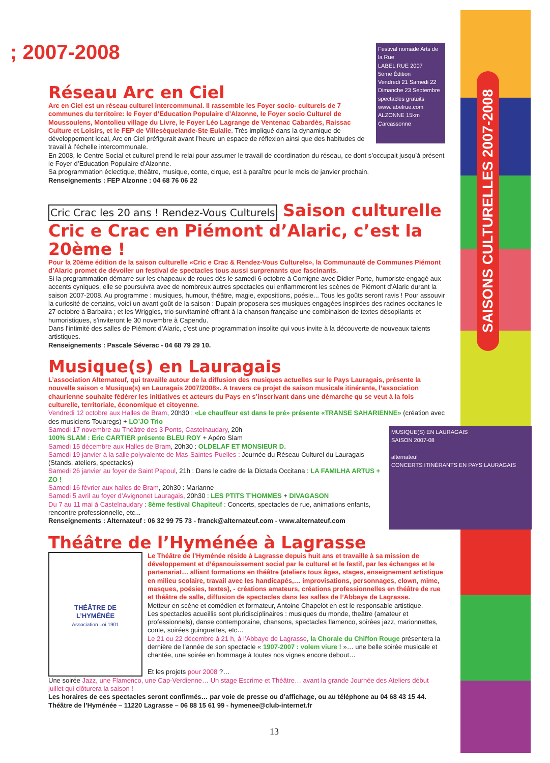SAISONS CULTURELLES 2007-2008
; 2007-2008
Festival nomade Arts de la Rue
LABEL RUE 2007
5ème Édition
Vendredi 21 Samedi 22 Dimanche 23 Septembre
spectacles gratuits
www.labelrue.com
ALZONNE 15km Carcassonne
Réseau Arc en Ciel
Arc en Ciel est un réseau culturel intercommunal. Il rassemble les Foyer socio- culturels de 7 communes du territoire: le Foyer d’Education Populaire d’Alzonne, le Foyer socio Culturel de Moussoulens, Montolieu village du Livre, le Foyer Léo Lagrange de Ventenac Cabardès, Raissac Culture et Loisirs, et le FEP de Villesèquelande-Ste Eulalie. Très impliqué dans la dynamique de développement local, Arc en Ciel préfigurait avant l’heure un espace de réflexion ainsi que des habitudes de travail à l’échelle intercommunale.
En 2008, le Centre Social et culturel prend le relai pour assumer le travail de coordination du réseau, ce dont s’occupait jusqu’à présent le Foyer d’Education Populaire d’Alzonne.
Sa programmation éclectique, théâtre, musique, conte, cirque, est à paraître pour le mois de janvier prochain.
Renseignements : FEP Alzonne : 04 68 76 06 22
Cric Crac les 20 ans ! Rendez-Vous Culturels Saison culturelle Cric e Crac en Piémont d’Alaric, c’est la 20ème !
Pour la 20ème édition de la saison culturelle «Cric e Crac & Rendez-Vous Culturels», la Communauté de Communes Piémont d’Alaric promet de dévoiler un festival de spectacles tous aussi surprenants que fascinants.
Si la programmation démarre sur les chapeaux de roues dès le samedi 6 octobre à Comigne avec Didier Porte, humoriste engagé aux accents cyniques, elle se poursuivra avec de nombreux autres spectacles qui enflammeront les scènes de Piémont d’Alaric durant la saison 2007-2008. Au programme : musiques, humour, théâtre, magie, expositions, poésie... Tous les goûts seront ravis ! Pour assouvir la curiosité de certains, voici un avant goût de la saison : Dupain proposera ses musiques engagées inspirées des racines occitanes le 27 octobre à Barbaira ; et les Wriggles, trio survitaminé offrant à la chanson française une combinaison de textes désopilants et humoristiques, s’inviteront le 30 novembre à Capendu.
Dans l’intimité des salles de Piémont d’Alaric, c’est une programmation insolite qui vous invite à la découverte de nouveaux talents artistiques.
Renseignements : Pascale Séverac - 04 68 79 29 10.
Musique(s) en Lauragais
L’association Alternateuf, qui travaille autour de la diffusion des musiques actuelles sur le Pays Lauragais, présente la nouvelle saison « Musique(s) en Lauragais 2007/2008». A travers ce projet de saison musicale itinérante, l’association chaurienne souhaite fédérer les initiatives et acteurs du Pays en s’inscrivant dans une démarche qu se veut à la fois culturelle, territoriale, économique et citoyenne.
Vendredi 12 octobre aux Halles de Bram, 20h30 : «Le chauffeur est dans le pré» présente «TRANSE SAHARIENNE» (création avec des musiciens Touaregs) + LO’JO Trio
MUSIQUE(S) EN LAURAGAIS
SAISON 2007-08
alternateuf
CONCERTS ITINÉRANTS EN PAYS LAURAGAIS
Samedi 17 novembre au Théâtre des 3 Ponts, Castelnaudary, 20h
100% SLAM : Eric CARTIER présente BLEU ROY + Apéro Slam
Samedi 15 décembre aux Halles de Bram, 20h30 : OLDELAF ET MONSIEUR D.
Samedi 19 janvier à la salle polyvalente de Mas-Saintes-Puelles : Journée du Réseau Culturel du Lauragais (Stands, ateliers, spectacles)
Samedi 26 janvier au foyer de Saint Papoul, 21h : Dans le cadre de la Dictada Occitana : LA FAMILHA ARTUS + ZO !
Samedi 16 février aux halles de Bram, 20h30 : Marianne
Samedi 5 avril au foyer d’Avignonet Lauragais, 20h30 : LES PTITS T’HOMMES + DIVAGASON
Du 7 au 11 mai à Castelnaudary : 8ème festival Chapiteuf : Concerts, spectacles de rue, animations enfants, rencontre professionnelle, etc...
Renseignements : Alternateuf : 06 32 99 75 73 - franck@alternateuf.com - www.alternateuf.com
Théâtre de l’Hyménée à Lagrasse
THÉÂTRE DE
L’HYMÉNÉE
Association Loi 1901
Le Théâtre de l’Hyménée réside à Lagrasse depuis huit ans et travaille à sa mission de développement et d’épanouissement social par le culturel et le festif, par les échanges et le partenariat… alliant formations en théâtre (ateliers tous âges, stages, enseignement artistique en milieu scolaire, travail avec les handicapés,… improvisations, personnages, clown, mime, masques, poésies, textes), - créations amateurs, créations professionnelles en théâtre de rue et théâtre de salle, diffusion de spectacles dans les salles de l’Abbaye de Lagrasse.
Metteur en scène et comédien et formateur, Antoine Chapelot en est le responsable artistique.
Les spectacles acueillis sont pluridisciplinaires : musiques du monde, theâtre (amateur et professionnels), danse contemporaine, chansons, spectacles flamenco, soirées jazz, marionnettes, conte, soirées guinguettes, etc…
Le 21 ou 22 décembre à 21 h, à l’Abbaye de Lagrasse, la Chorale du Chiffon Rouge présentera la dernière de l’année de son spectacle « 1907-2007 : volem viure ! »… une belle soirée musicale et chantée, une soirée en hommage à toutes nos vignes encore debout…
Et les projets pour 2008 ?…
Une soirée Jazz, une Flamenco, une Cap-Verdienne… Un stage Escrime et Théâtre… avant la grande Journée des Ateliers début juillet qui clôturera la saison !
Les horaires de ces spectacles seront confirmés… par voie de presse ou d’affichage, ou au téléphone au 04 68 43 15 44.
Théâtre de l’Hyménée – 11220 Lagrasse – 06 88 15 61 99 - hymenee@club-internet.fr
13